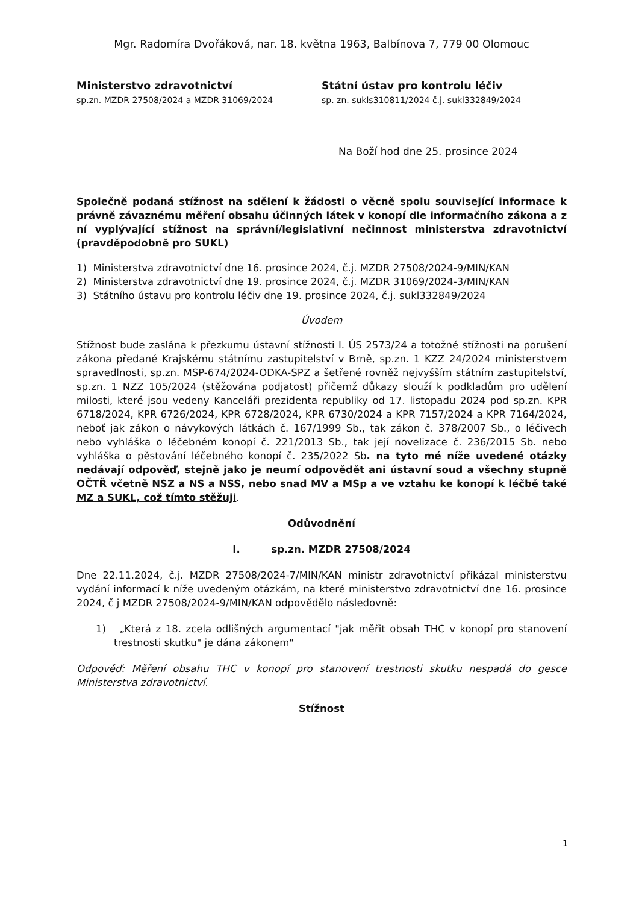Mgr. Radomíra Dvořáková, nar. 18. května 1963, Balbínova 7, 779 00 Olomouc
Ministerstvo zdravotnictví
sp.zn. MZDR 27508/2024 a MZDR 31069/2024
Státní ústav pro kontrolu léčiv
sp. zn. sukls310811/2024 č.j. sukl332849/2024
Na Boží hod dne 25. prosince 2024
Společně podaná stížnost na sdělení k žádosti o věcně spolu související informace k právně závaznému měření obsahu účinných látek v konopí dle informačního zákona a z ní vyplývající stížnost na správní/legislativní nečinnost ministerstva zdravotnictví (pravděpodobně pro SUKL)
1) Ministerstva zdravotnictví dne 16. prosince 2024, č.j. MZDR 27508/2024-9/MIN/KAN
2) Ministerstva zdravotnictví dne 19. prosince 2024, č.j. MZDR 31069/2024-3/MIN/KAN
3) Státního ústavu pro kontrolu léčiv dne 19. prosince 2024, č.j. sukl332849/2024
Úvodem
Stížnost bude zaslána k přezkumu ústavní stížnosti I. ÚS 2573/24 a totožné stížnosti na porušení zákona předané Krajskému státnímu zastupitelství v Brně, sp.zn. 1 KZZ 24/2024 ministerstvem spravedlnosti, sp.zn. MSP-674/2024-ODKA-SPZ a šetřené rovněž nejvyšším státním zastupitelství, sp.zn. 1 NZZ 105/2024 (stěžována podjatost) přičemž důkazy slouží k podkladům pro udělení milosti, které jsou vedeny Kanceláři prezidenta republiky od 17. listopadu 2024 pod sp.zn. KPR 6718/2024, KPR 6726/2024, KPR 6728/2024, KPR 6730/2024 a KPR 7157/2024 a KPR 7164/2024, neboť jak zákon o návykových látkách č. 167/1999 Sb., tak zákon č. 378/2007 Sb., o léčivech nebo vyhláška o léčebném konopí č. 221/2013 Sb., tak její novelizace č. 236/2015 Sb. nebo vyhláška o pěstování léčebného konopí č. 235/2022 Sb. na tyto mé níže uvedené otázky nedávají odpověď, stejně jako je neumí odpovědět ani ústavní soud a všechny stupně OČTŘ včetně NSZ a NS a NSS, nebo snad MV a MSp a ve vztahu ke konopí k léčbě také MZ a SUKL, což tímto stěžuji.
Odůvodnění
I. sp.zn. MZDR 27508/2024
Dne 22.11.2024, č.j. MZDR 27508/2024-7/MIN/KAN ministr zdravotnictví přikázal ministerstvu vydání informací k níže uvedeným otázkám, na které ministerstvo zdravotnictví dne 16. prosince 2024, č j MZDR 27508/2024-9/MIN/KAN odpovědělo následovně:
1) „Která z 18. zcela odlišných argumentací "jak měřit obsah THC v konopí pro stanovení trestnosti skutku" je dána zákonem"
Odpověď: Měření obsahu THC v konopí pro stanovení trestnosti skutku nespadá do gesce Ministerstva zdravotnictví.
Stížnost
1